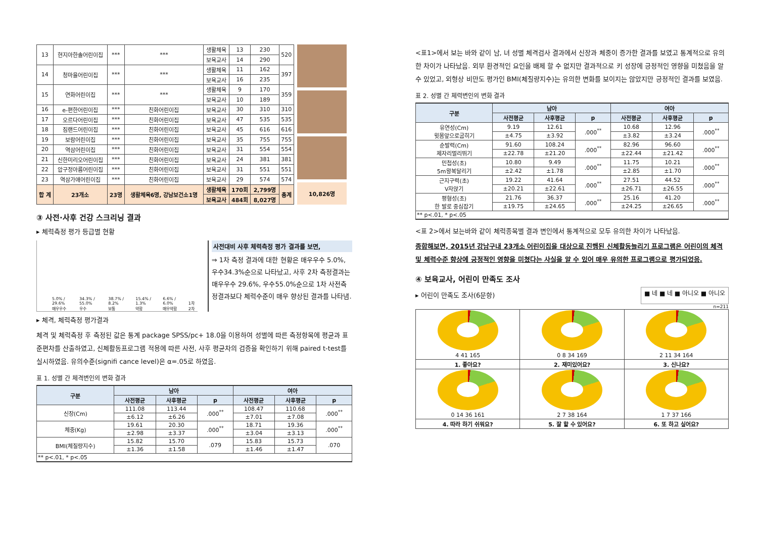| 13 | 현지아한솔어린이집 | *** | *** | 생활체육 | 13 | 230 | 520 |
| | | | | 보육교사 | 14 | 290 | |
| 14 | 청마을어린이집 | *** | *** | 생활체육 | 11 | 162 | 397 |
| | | | | 보육교사 | 16 | 235 | |
| 15 | 연화어린이집 | *** | *** | 생활체육 | 9 | 170 | 359 |
| | | | | 보육교사 | 10 | 189 | |
| 16 | e-편한어린이집 | *** | 친화어린이집 | 보육교사 | 30 | 310 | 310 |
| 17 | 오르다어린이집 | *** | 친화어린이집 | 보육교사 | 47 | 535 | 535 |
| 18 | 짐랜드어린이집 | *** | 친화어린이집 | 보육교사 | 45 | 616 | 616 |
| 19 | 보람어린이집 | *** | 친화어린이집 | 보육교사 | 35 | 755 | 755 |
| 20 | 역삼어린이집 | *** | 친화어린이집 | 보육교사 | 31 | 554 | 554 |
| 21 | 신한미리오어린이집 | *** | 친화어린이집 | 보육교사 | 24 | 381 | 381 |
| 22 | 압구정아름어린이집 | *** | 친화어린이집 | 보육교사 | 31 | 551 | 551 |
| 23 | 역삼가애어린이집 | *** | 친화어린이집 | 보육교사 | 29 | 574 | 574 |
| 합 계 | 23개소 | 23명 | 생활체육6명, 강남보건소1명 | 생활체육 | 170회 | 2,799명 | 총계 |
| | | | | 보육교사 | 484회 | 8,027명 | |
10,826명
③ 사전·사후 건강 스크리닝 결과
▸ 체력측정 평가 등급별 현황
5.0% / 29.6%
매우우수
34.3% / 55.0%
우수
38.7% / 8.2%
보통
15.4% / 1.3%
약함
6.6% / 6.0%
매우약함
1차 2차
사전대비 사후 체력측정 평가 결과를 보면,
⇒ 1차 측정 결과에 대한 현황은 매우우수 5.0%, 우수34.3%순으로 나타났고, 사후 2차 측정결과는 매우우수 29.6%, 우수55.0%순으로 1차 사전측정결과보다 체력수준이 매우 향상된 결과를 나타냄.
▸ 체격, 체력측정 평가결과
체격 및 체력측정 후 측정된 값은 통계 package SPSS/pc+ 18.0을 이용하여 성별에 따른 측정항목에 평균과 표준편차를 산출하였고, 신체활동프로그램 적용에 따른 사전, 사후 평균차의 검증을 확인하기 위해 paired t-test를 실시하였음. 유의수준(signifi cance level)은 α=.05로 하였음.
표 1. 성별 간 체격변인의 변화 결과
| 구분 | 남아 | | | 여아 | | |
| --- | --- | --- | --- | --- | --- | --- |
| | 사전평균 | 사후평균 | p | 사전평균 | 사후평균 | p |
| 신장(Cm) | 111.08 | 113.44 | .000<sup>**</sup> | 108.47 | 110.68 | .000<sup>**</sup> |
| | ±6.12 | ±6.26 | | ±7.01 | ±7.08 | |
| 체중(Kg) | 19.61 | 20.30 | .000<sup>**</sup> | 18.71 | 19.36 | .000<sup>**</sup> |
| | ±2.98 | ±3.37 | | ±3.04 | ±3.13 | |
| BMI(체질량지수) | 15.82 | 15.70 | .079 | 15.83 | 15.73 | .070 |
| | ±1.36 | ±1.58 | | ±1.46 | ±1.47 | |
| ** p<.01, * p<.05 | | | | | | |
<표1>에서 보는 바와 같이 남, 녀 성별 체격검사 결과에서 신장과 체중이 증가한 결과를 보였고 통계적으로 유의한 차이가 나타났음. 외부 환경적인 요인을 배제 할 수 없지만 결과적으로 키 성장에 긍정적인 영향을 미쳤음을 알 수 있었고, 외형상 비만도 평가인 BMI(체질량지수)는 유의한 변화를 보이지는 않았지만 긍정적인 결과를 보였음.
표 2. 성별 간 체력변인의 변화 결과
| 구분 | 남아 | | | 여아 | | |
| --- | --- | --- | --- | --- | --- | --- |
| | 사전평균 | 사후평균 | p | 사전평균 | 사후평균 | p |
| 유연성(Cm) 윗몸앞으로굽히기 | 9.19 | 12.61 | .000<sup>**</sup> | 10.68 | 12.96 | .000<sup>**</sup> |
| | ±4.75 | ±3.92 | | ±3.82 | ±3.24 | |
| 순발력(Cm) 제자리멀리뛰기 | 91.60 | 108.24 | .000<sup>**</sup> | 82.96 | 96.60 | .000<sup>**</sup> |
| | ±22.78 | ±21.20 | | ±22.44 | ±21.42 | |
| 민첩성(초) 5m왕복달리기 | 10.80 | 9.49 | .000<sup>**</sup> | 11.75 | 10.21 | .000<sup>**</sup> |
| | ±2.42 | ±1.78 | | ±2.85 | ±1.70 | |
| 근지구력(초) V자앉기 | 19.22 | 41.64 | .000<sup>**</sup> | 27.51 | 44.52 | .000<sup>**</sup> |
| | ±20.21 | ±22.61 | | ±26.71 | ±26.55 | |
| 평형성(초) 한 발로 중심잡기 | 21.76 | 36.37 | .000<sup>**</sup> | 25.16 | 41.20 | .000<sup>**</sup> |
| | ±19.75 | ±24.65 | | ±24.25 | ±26.65 | |
| ** p<.01, * p<.05 | | | | | | |
<표 2>에서 보는바와 같이 체력종목별 결과 변인에서 통계적으로 모두 유의한 차이가 나타났음.
종합해보면, 2015년 강남구내 23개소 어린이집을 대상으로 진행된 신체활동늘리기 프로그램은 어린이의 체격 및 체력수준 향상에 긍정적인 영향을 미쳤다는 사실을 알 수 있어 매우 유의한 프로그램으로 평가되었음.
④ 보육교사, 어린이 만족도 조사
▸ 어린이 만족도 조사(6문항)
■ 네 ■ 네 ■ 아니오 ■ 아니오
n=211
| 4 41 165 | 0 8 34 169 | 2 11 34 164 |
| 1. 좋아요? | 2. 재미있어요? | 3. 신나요? |
| 0 14 36 161 | 2 7 38 164 | 1 7 37 166 |
| 4. 따라 하기 쉬워요? | 5. 잘 할 수 있어요? | 6. 또 하고 싶어요? |